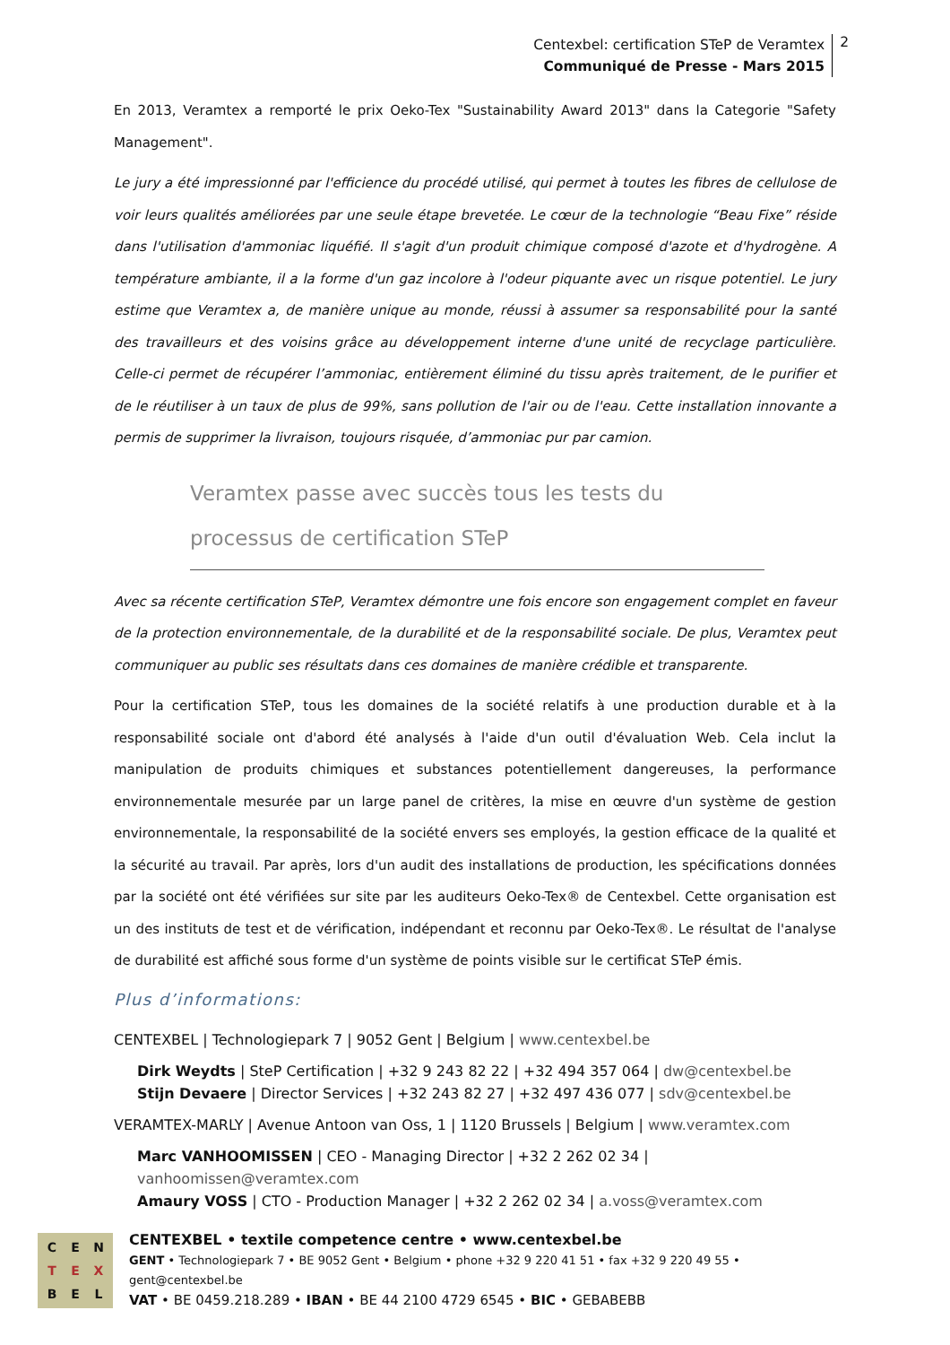Centexbel: certification STeP de Veramtex
Communiqué de Presse - Mars 2015
2
En 2013, Veramtex a remporté le prix Oeko-Tex "Sustainability Award 2013" dans la Categorie "Safety Management".
Le jury a été impressionné par l'efficience du procédé utilisé, qui permet à toutes les fibres de cellulose de voir leurs qualités améliorées par une seule étape brevetée. Le cœur de la technologie “Beau Fixe” réside dans l'utilisation d'ammoniac liquéfié. Il s'agit d'un produit chimique composé d'azote et d'hydrogène. A température ambiante, il a la forme d'un gaz incolore à l'odeur piquante avec un risque potentiel. Le jury estime que Veramtex a, de manière unique au monde, réussi à assumer sa responsabilité pour la santé des travailleurs et des voisins grâce au développement interne d'une unité de recyclage particulière. Celle-ci permet de récupérer l’ammoniac, entièrement éliminé du tissu après traitement, de le purifier et de le réutiliser à un taux de plus de 99%, sans pollution de l'air ou de l'eau. Cette installation innovante a permis de supprimer la livraison, toujours risquée, d’ammoniac pur par camion.
Veramtex passe avec succès tous les tests du processus de certification STeP
Avec sa récente certification STeP, Veramtex démontre une fois encore son engagement complet en faveur de la protection environnementale, de la durabilité et de la responsabilité sociale. De plus, Veramtex peut communiquer au public ses résultats dans ces domaines de manière crédible et transparente.
Pour la certification STeP, tous les domaines de la société relatifs à une production durable et à la responsabilité sociale ont d'abord été analysés à l'aide d'un outil d'évaluation Web. Cela inclut la manipulation de produits chimiques et substances potentiellement dangereuses, la performance environnementale mesurée par un large panel de critères, la mise en œuvre d'un système de gestion environnementale, la responsabilité de la société envers ses employés, la gestion efficace de la qualité et la sécurité au travail. Par après, lors d'un audit des installations de production, les spécifications données par la société ont été vérifiées sur site par les auditeurs Oeko-Tex® de Centexbel. Cette organisation est un des instituts de test et de vérification, indépendant et reconnu par Oeko-Tex®. Le résultat de l'analyse de durabilité est affiché sous forme d'un système de points visible sur le certificat STeP émis.
Plus d’informations:
CENTEXBEL | Technologiepark 7 | 9052 Gent | Belgium | www.centexbel.be
Dirk Weydts | SteP Certification | +32 9 243 82 22 | +32 494 357 064 | dw@centexbel.be
Stijn Devaere | Director Services | +32 243 82 27 | +32 497 436 077 | sdv@centexbel.be
VERAMTEX-MARLY | Avenue Antoon van Oss, 1 | 1120 Brussels | Belgium | www.veramtex.com
Marc VANHOOMISSEN | CEO - Managing Director | +32 2 262 02 34 | vanhoomissen@veramtex.com
Amaury VOSS | CTO - Production Manager | +32 2 262 02 34 | a.voss@veramtex.com
C E N T E X B E L
CENTEXBEL • textile competence centre • www.centexbel.be
GENT • Technologiepark 7 • BE 9052 Gent • Belgium • phone +32 9 220 41 51 • fax +32 9 220 49 55 • gent@centexbel.be
VAT • BE 0459.218.289 • IBAN • BE 44 2100 4729 6545 • BIC • GEBABEBB